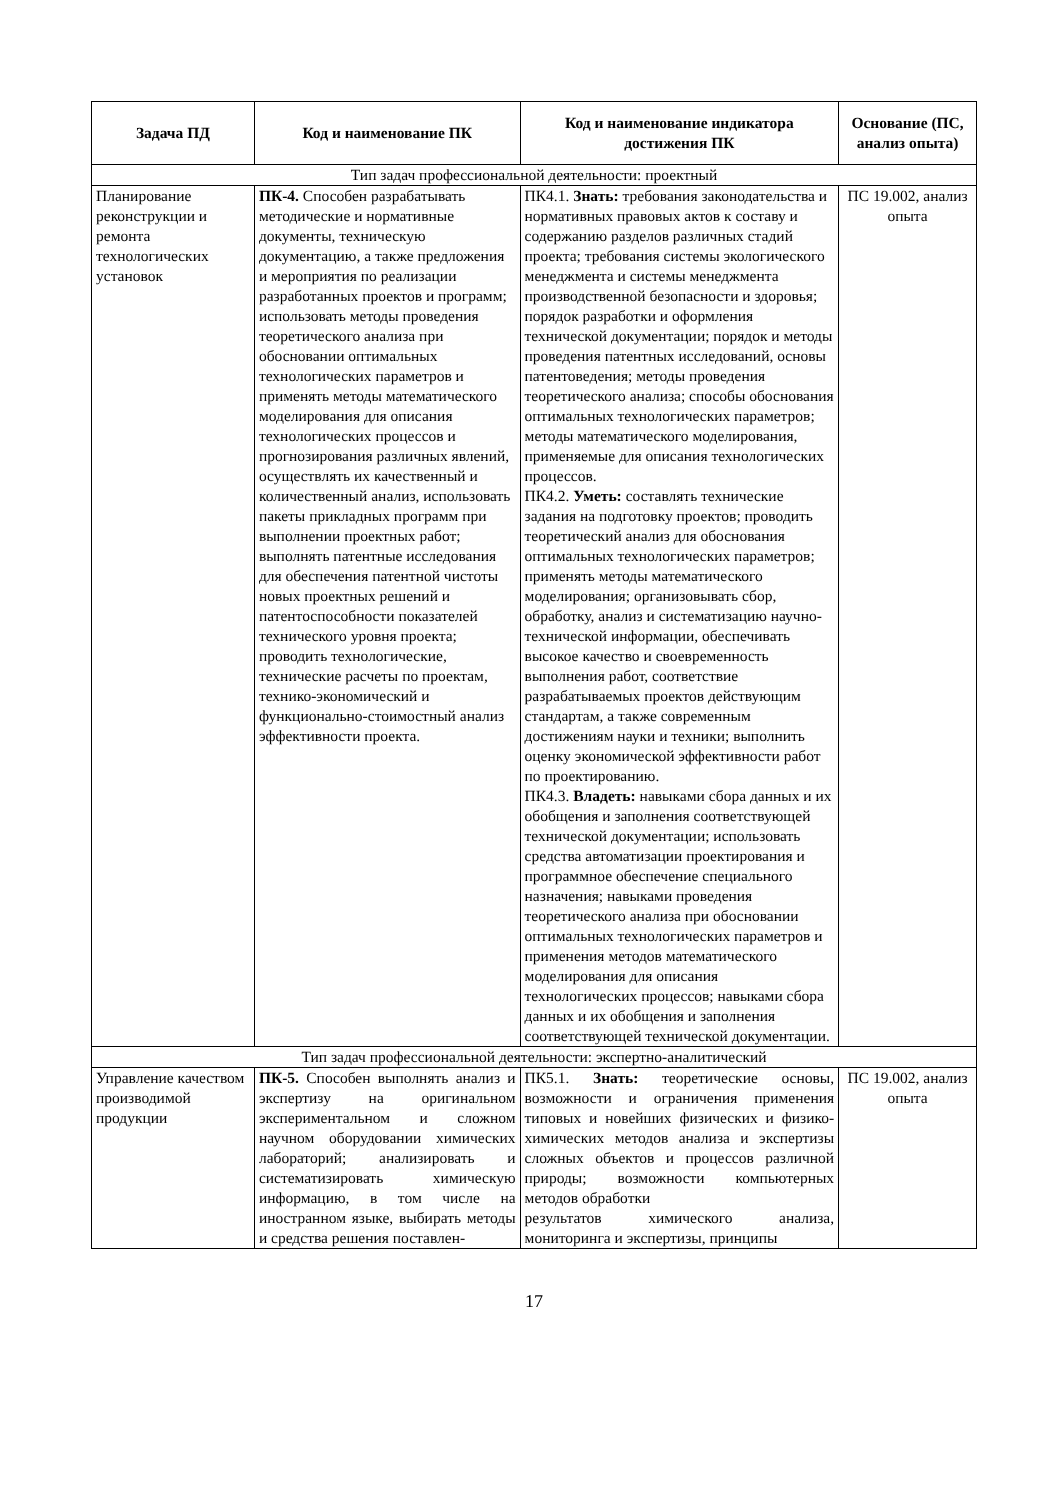| Задача ПД | Код и наименование ПК | Код и наименование индикатора достижения ПК | Основание (ПС, анализ опыта) |
| --- | --- | --- | --- |
| Тип задач профессиональной деятельности: проектный | | | |
| Планирование реконструкции и ремонта технологических установок | ПК-4. Способен разрабатывать методические и нормативные документы, техническую документацию, а также предложения и мероприятия по реализации разработанных проектов и программ; использовать методы проведения теоретического анализа при обосновании оптимальных технологических параметров и применять методы математического моделирования для описания технологических процессов и прогнозирования различных явлений, осуществлять их качественный и количественный анализ, использовать пакеты прикладных программ при выполнении проектных работ; выполнять патентные исследования для обеспечения патентной чистоты новых проектных решений и патентоспособности показателей технического уровня проекта; проводить технологические, технические расчеты по проектам, технико-экономический и функционально-стоимостный анализ эффективности проекта. | ПК4.1. Знать: требования законодательства и нормативных правовых актов к составу и содержанию разделов различных стадий проекта; требования системы экологического менеджмента и системы менеджмента производственной безопасности и здоровья; порядок разработки и оформления технической документации; порядок и методы проведения патентных исследований, основы патентоведения; методы проведения теоретического анализа; способы обоснования оптимальных технологических параметров; методы математического моделирования, применяемые для описания технологических процессов. ПК4.2. Уметь: составлять технические задания на подготовку проектов; проводить теоретический анализ для обоснования оптимальных технологических параметров; применять методы математического моделирования; организовывать сбор, обработку, анализ и систематизацию научно-технической информации, обеспечивать высокое качество и своевременность выполнения работ, соответствие разрабатываемых проектов действующим стандартам, а также современным достижениям науки и техники; выполнить оценку экономической эффективности работ по проектированию. ПК4.3. Владеть: навыками сбора данных и их обобщения и заполнения соответствующей технической документации; использовать средства автоматизации проектирования и программное обеспечение специального назначения; навыками проведения теоретического анализа при обосновании оптимальных технологических параметров и применения методов математического моделирования для описания технологических процессов; навыками сбора данных и их обобщения и заполнения соответствующей технической документации. | ПС 19.002, анализ опыта |
| Тип задач профессиональной деятельности: экспертно-аналитический | | | |
| Управление качеством производимой продукции | ПК-5. Способен выполнять анализ и экспертизу на оригинальном экспериментальном и сложном научном оборудовании химических лабораторий; анализировать и систематизировать химическую информацию, в том числе на иностранном языке, выбирать методы и средства решения поставлен- | ПК5.1. Знать: теоретические основы, возможности и ограничения применения типовых и новейших физических и физико-химических методов анализа и экспертизы сложных объектов и процессов различной природы; возможности компьютерных методов обработки результатов химического анализа, мониторинга и экспертизы, принципы | ПС 19.002, анализ опыта |
17